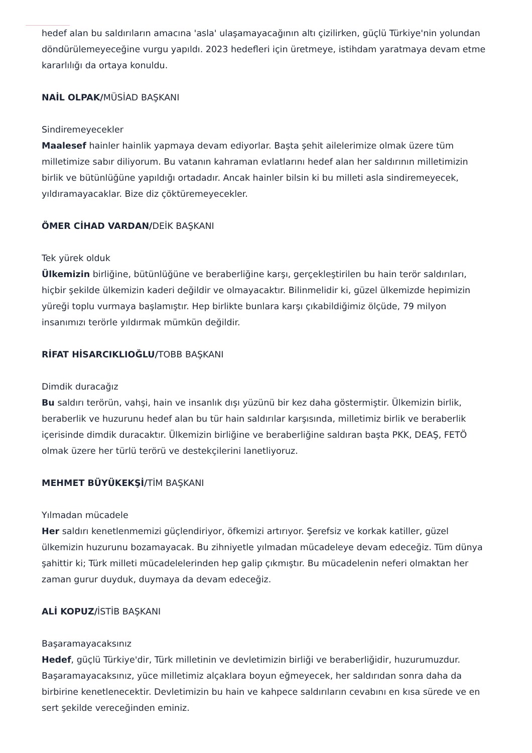hedef alan bu saldırıların amacına 'asla' ulaşamayacağının altı çizilirken, güçlü Türkiye'nin yolundan döndürülemeyeceğine vurgu yapıldı. 2023 hedefleri için üretmeye, istihdam yaratmaya devam etme kararlılığı da ortaya konuldu.
NAİL OLPAK/MÜSİAD BAŞKANI
Sindiremeyecekler
Maalesef hainler hainlik yapmaya devam ediyorlar. Başta şehit ailelerimize olmak üzere tüm milletimize sabır diliyorum. Bu vatanın kahraman evlatlarını hedef alan her saldırının milletimizin birlik ve bütünlüğüne yapıldığı ortadadır. Ancak hainler bilsin ki bu milleti asla sindiremeyecek, yıldıramayacaklar. Bize diz çöktüremeyecekler.
ÖMER CİHAD VARDAN/DEİK BAŞKANI
Tek yürek olduk
Ülkemizin birliğine, bütünlüğüne ve beraberliğine karşı, gerçekleştirilen bu hain terör saldırıları, hiçbir şekilde ülkemizin kaderi değildir ve olmayacaktır. Bilinmelidir ki, güzel ülkemizde hepimizin yüreği toplu vurmaya başlamıştır. Hep birlikte bunlara karşı çıkabildiğimiz ölçüde, 79 milyon insanımızı terörle yıldırmak mümkün değildir.
RİFAT HİSARCIKLIOĞLU/TOBB BAŞKANI
Dimdik duracağız
Bu saldırı terörün, vahşi, hain ve insanlık dışı yüzünü bir kez daha göstermiştir. Ülkemizin birlik, beraberlik ve huzurunu hedef alan bu tür hain saldırılar karşısında, milletimiz birlik ve beraberlik içerisinde dimdik duracaktır. Ülkemizin birliğine ve beraberliğine saldıran başta PKK, DEAŞ, FETÖ olmak üzere her türlü terörü ve destekçilerini lanetliyoruz.
MEHMET BÜYÜKEKŞİ/TİM BAŞKANI
Yılmadan mücadele
Her saldırı kenetlenmemizi güçlendiriyor, öfkemizi artırıyor. Şerefsiz ve korkak katiller, güzel ülkemizin huzurunu bozamayacak. Bu zihniyetle yılmadan mücadeleye devam edeceğiz. Tüm dünya şahittir ki; Türk milleti mücadelelerinden hep galip çıkmıştır. Bu mücadelenin neferi olmaktan her zaman gurur duyduk, duymaya da devam edeceğiz.
ALİ KOPUZ/İSTİB BAŞKANI
Başaramayacaksınız
Hedef, güçlü Türkiye'dir, Türk milletinin ve devletimizin birliği ve beraberliğidir, huzurumuzdur. Başaramayacaksınız, yüce milletimiz alçaklara boyun eğmeyecek, her saldırıdan sonra daha da birbirine kenetlenecektir. Devletimizin bu hain ve kahpece saldırıların cevabını en kısa sürede ve en sert şekilde vereceğinden eminiz.